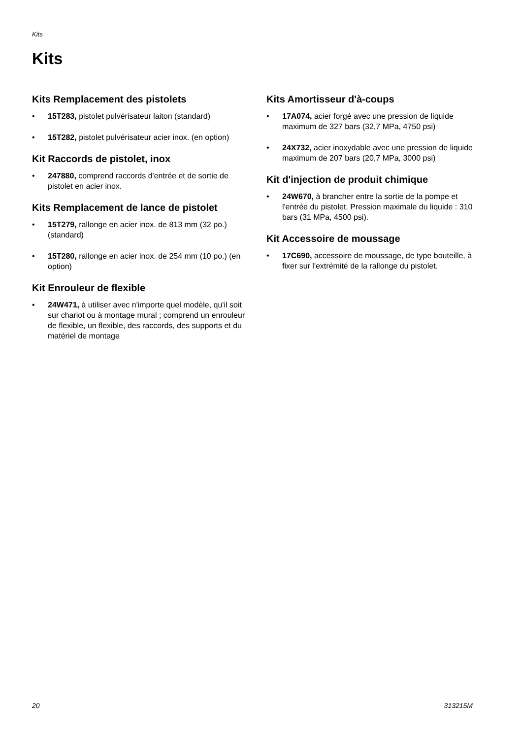Kits
Kits
Kits Remplacement des pistolets
• 15T283, pistolet pulvérisateur laiton (standard)
• 15T282, pistolet pulvérisateur acier inox. (en option)
Kit Raccords de pistolet, inox
• 247880, comprend raccords d'entrée et de sortie de pistolet en acier inox.
Kits Remplacement de lance de pistolet
• 15T279, rallonge en acier inox. de 813 mm (32 po.) (standard)
• 15T280, rallonge en acier inox. de 254 mm (10 po.) (en option)
Kit Enrouleur de flexible
• 24W471, à utiliser avec n'importe quel modèle, qu'il soit sur chariot ou à montage mural ; comprend un enrouleur de flexible, un flexible, des raccords, des supports et du matériel de montage
Kits Amortisseur d'à-coups
• 17A074, acier forgé avec une pression de liquide maximum de 327 bars (32,7 MPa, 4750 psi)
• 24X732, acier inoxydable avec une pression de liquide maximum de 207 bars (20,7 MPa, 3000 psi)
Kit d'injection de produit chimique
• 24W670, à brancher entre la sortie de la pompe et l'entrée du pistolet. Pression maximale du liquide : 310 bars (31 MPa, 4500 psi).
Kit Accessoire de moussage
• 17C690, accessoire de moussage, de type bouteille, à fixer sur l'extrémité de la rallonge du pistolet.
20 313215M